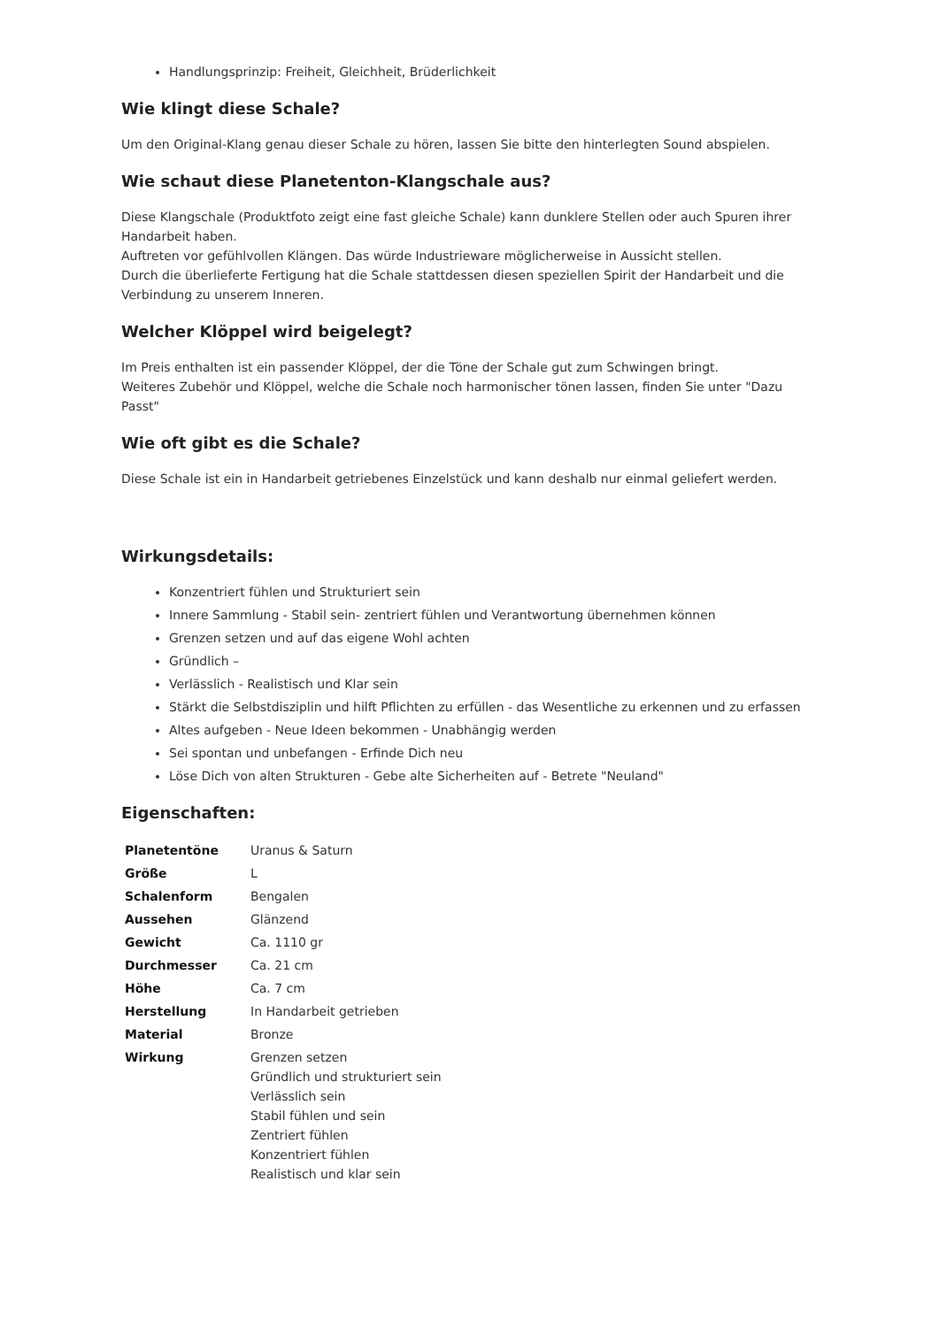Handlungsprinzip: Freiheit, Gleichheit, Brüderlichkeit
Wie klingt diese Schale?
Um den Original-Klang genau dieser Schale zu hören, lassen Sie bitte den hinterlegten Sound abspielen.
Wie schaut diese Planetenton-Klangschale aus?
Diese Klangschale (Produktfoto zeigt eine fast gleiche Schale) kann dunklere Stellen oder auch Spuren ihrer Handarbeit haben.
Auftreten vor gefühlvollen Klängen. Das würde Industrieware möglicherweise in Aussicht stellen.
Durch die überlieferte Fertigung hat die Schale stattdessen diesen speziellen Spirit der Handarbeit und die Verbindung zu unserem Inneren.
Welcher Klöppel wird beigelegt?
Im Preis enthalten ist ein passender Klöppel, der die Töne der Schale gut zum Schwingen bringt.
Weiteres Zubehör und Klöppel, welche die Schale noch harmonischer tönen lassen, finden Sie unter "Dazu Passt"
Wie oft gibt es die Schale?
Diese Schale ist ein in Handarbeit getriebenes Einzelstück und kann deshalb nur einmal geliefert werden.
Wirkungsdetails:
Konzentriert fühlen und Strukturiert sein
Innere Sammlung - Stabil sein- zentriert fühlen und Verantwortung übernehmen können
Grenzen setzen und auf das eigene Wohl achten
Gründlich –
Verlässlich - Realistisch und Klar sein
Stärkt die Selbstdisziplin und hilft Pflichten zu erfüllen - das Wesentliche zu erkennen und zu erfassen
Altes aufgeben - Neue Ideen bekommen - Unabhängig werden
Sei spontan und unbefangen - Erfinde Dich neu
Löse Dich von alten Strukturen - Gebe alte Sicherheiten auf - Betrete "Neuland"
Eigenschaften:
| Planetentöne | Uranus & Saturn |
| Größe | L |
| Schalenform | Bengalen |
| Aussehen | Glänzend |
| Gewicht | Ca. 1110 gr |
| Durchmesser | Ca. 21 cm |
| Höhe | Ca. 7 cm |
| Herstellung | In Handarbeit getrieben |
| Material | Bronze |
| Wirkung | Grenzen setzen Gründlich und strukturiert sein Verlässlich sein Stabil fühlen und sein Zentriert fühlen Konzentriert fühlen Realistisch und klar sein |